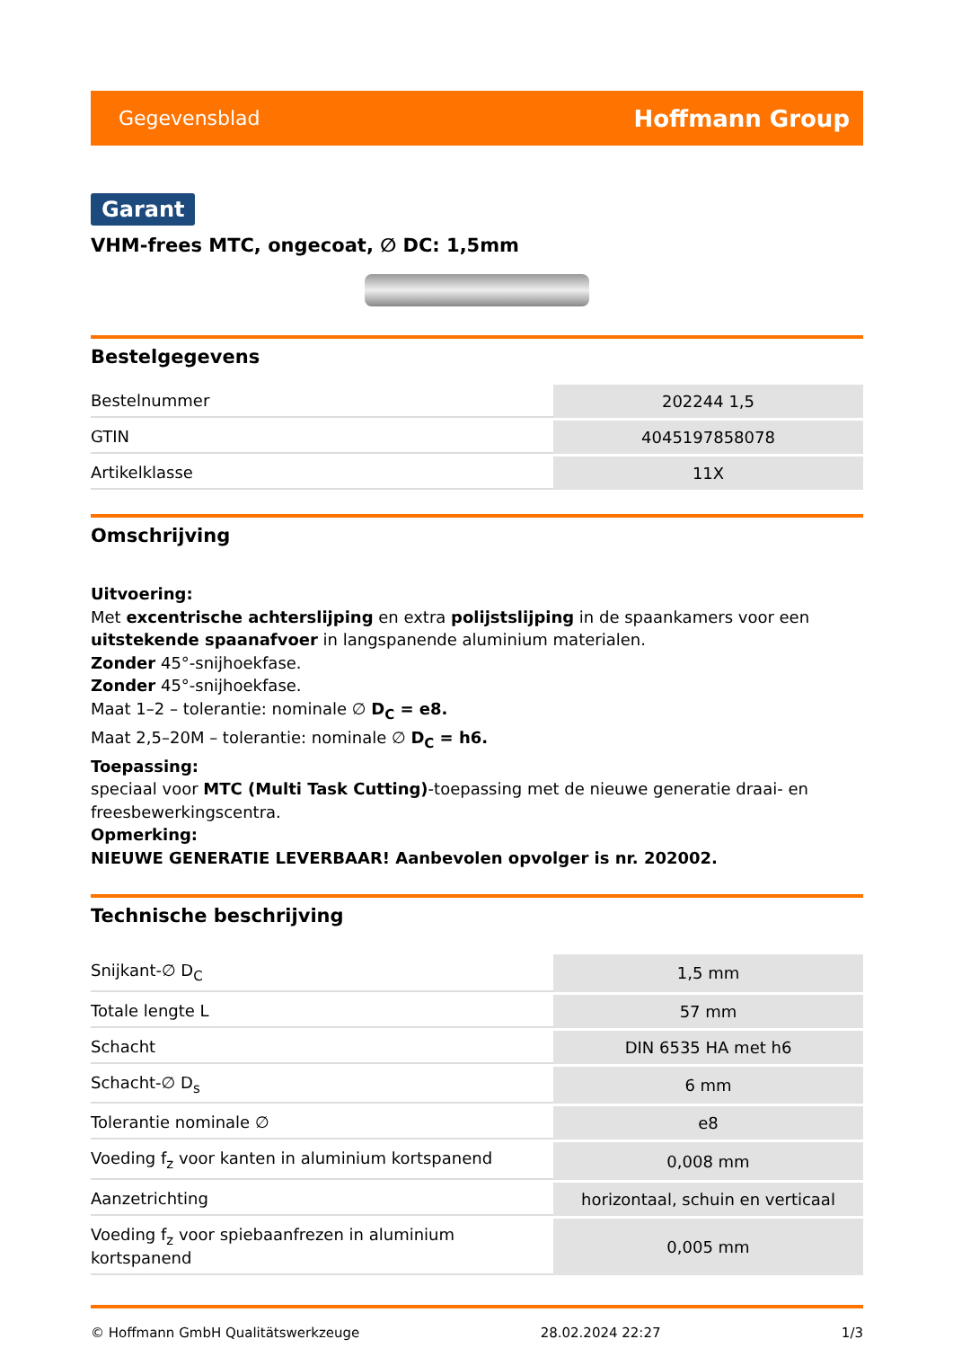Gegevensblad Hoffmann Group
Garant
VHM-frees MTC, ongecoat, ∅ DC: 1,5mm
Bestelgegevens
| Bestelnummer | 202244 1,5 |
| GTIN | 4045197858078 |
| Artikelklasse | 11X |
Omschrijving
Uitvoering:
Met excentrische achterslijping en extra polijstslijping in de spaankamers voor een uitstekende spaanafvoer in langspanende aluminium materialen.
Zonder 45°-snijhoekfase.
Zonder 45°-snijhoekfase.
Maat 1–2 – tolerantie: nominale ∅ D<sub>C</sub> = e8.
Maat 2,5–20M – tolerantie: nominale ∅ D<sub>C</sub> = h6.
Toepassing:
speciaal voor MTC (Multi Task Cutting)-toepassing met de nieuwe generatie draai- en freesbewerkingscentra.
Opmerking:
NIEUWE GENERATIE LEVERBAAR! Aanbevolen opvolger is nr. 202002.
Technische beschrijving
| Snijkant-∅ D<sub>C</sub> | 1,5 mm |
| Totale lengte L | 57 mm |
| Schacht | DIN 6535 HA met h6 |
| Schacht-∅ D<sub>s</sub> | 6 mm |
| Tolerantie nominale ∅ | e8 |
| Voeding f<sub>z</sub> voor kanten in aluminium kortspanend | 0,008 mm |
| Aanzetrichting | horizontaal, schuin en verticaal |
| Voeding f<sub>z</sub> voor spiebaanfrezen in aluminium kortspanend | 0,005 mm |
© Hoffmann GmbH Qualitätswerkzeuge 28.02.2024 22:27 1/3